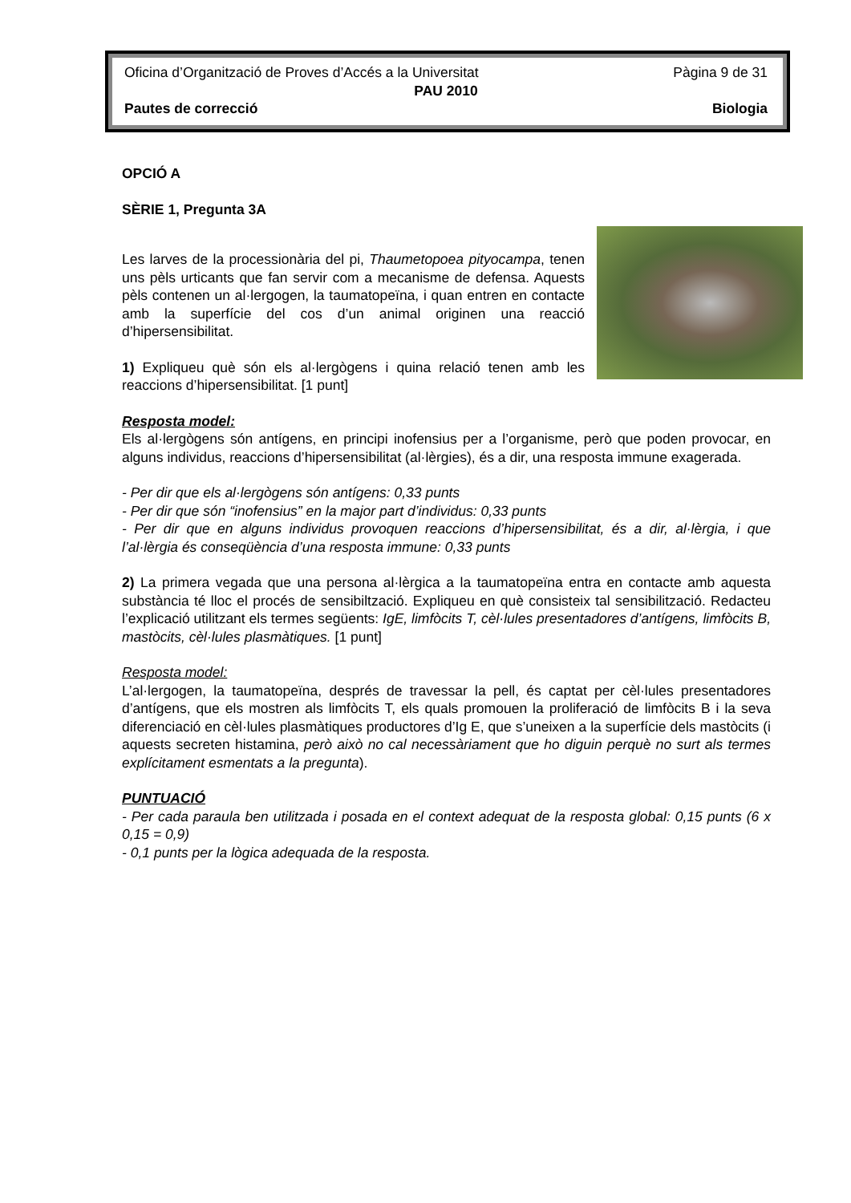Oficina d’Organització de Proves d’Accés a la Universitat Pàgina 9 de 31
PAU 2010
Pautes de correcció Biologia
OPCIÓ A
SÈRIE 1, Pregunta 3A
Les larves de la processionària del pi, Thaumetopoea pityocampa, tenen uns pèls urticants que fan servir com a mecanisme de defensa. Aquests pèls contenen un al·lergogen, la taumatopeïna, i quan entren en contacte amb la superfície del cos d’un animal originen una reacció d’hipersensibilitat.
1) Expliqueu què són els al·lergògens i quina relació tenen amb les reaccions d’hipersensibilitat. [1 punt]
Resposta model:
Els al·lergògens són antígens, en principi inofensius per a l’organisme, però que poden provocar, en alguns individus, reaccions d’hipersensibilitat (al·lèrgies), és a dir, una resposta immune exagerada.
- Per dir que els al·lergògens són antígens: 0,33 punts
- Per dir que són “inofensius” en la major part d’individus: 0,33 punts
- Per dir que en alguns individus provoquen reaccions d’hipersensibilitat, és a dir, al·lèrgia, i que l’al·lèrgia és conseqüència d’una resposta immune: 0,33 punts
2) La primera vegada que una persona al·lèrgica a la taumatopeïna entra en contacte amb aquesta substància té lloc el procés de sensibiltzació. Expliqueu en què consisteix tal sensibilització. Redacteu l’explicació utilitzant els termes següents: IgE, limfòcits T, cèl·lules presentadores d’antígens, limfòcits B, mastòcits, cèl·lules plasmàtiques. [1 punt]
Resposta model:
L’al·lergogen, la taumatopeïna, després de travessar la pell, és captat per cèl·lules presentadores d’antígens, que els mostren als limfòcits T, els quals promouen la proliferació de limfòcits B i la seva diferenciació en cèl·lules plasmàtiques productores d’Ig E, que s’uneixen a la superfície dels mastòcits (i aquests secreten histamina, però això no cal necessàriament que ho diguin perquè no surt als termes explícitament esmentats a la pregunta).
PUNTUACIÓ
- Per cada paraula ben utilitzada i posada en el context adequat de la resposta global: 0,15 punts (6 x 0,15 = 0,9)
- 0,1 punts per la lògica adequada de la resposta.